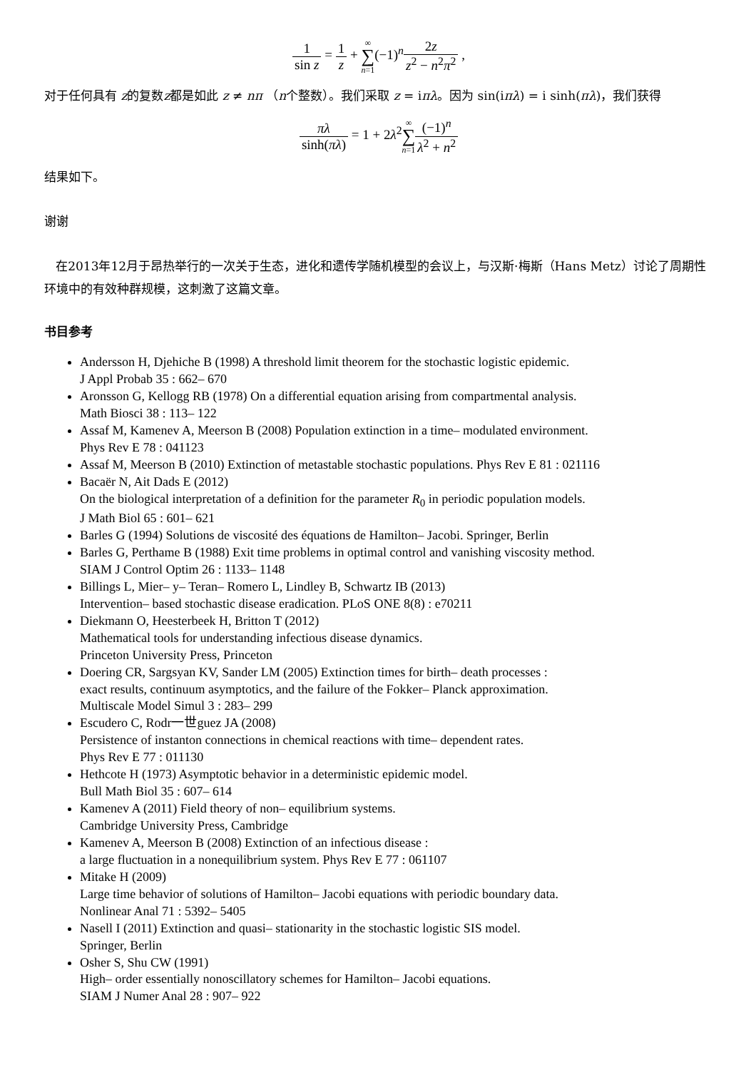1 sin z = 1 z + ∞ ∑ n=1(−1)<sup>n</sup>2z z<sup>2</sup> − n<sup>2</sup>π<sup>2</sup> ,
对于任何具有 z的复数z都是如此 z ≠ nπ （n个整数）。我们采取 z = iπλ。因为 sin(iπλ) = i sinh(πλ)，我们获得
πλ sinh(πλ) = 1 + 2λ<sup>2</sup>∞ ∑ n=1(−1)<sup>n</sup> λ<sup>2</sup> + n<sup>2</sup>
结果如下。
谢谢
在2013年12月于昂热举行的一次关于生态，进化和遗传学随机模型的会议上，与汉斯·梅斯（Hans Metz）讨论了周期性环境中的有效种群规模，这刺激了这篇文章。
书目参考
Andersson H, Djehiche B (1998) A threshold limit theorem for the stochastic logistic epidemic.
J Appl Probab 35 : 662– 670
Aronsson G, Kellogg RB (1978) On a differential equation arising from compartmental analysis.
Math Biosci 38 : 113– 122
Assaf M, Kamenev A, Meerson B (2008) Population extinction in a time– modulated environment.
Phys Rev E 78 : 041123
Assaf M, Meerson B (2010) Extinction of metastable stochastic populations. Phys Rev E 81 : 021116
Bacaër N, Ait Dads E (2012)
On the biological interpretation of a definition for the parameter R<sub>0</sub> in periodic population models.
J Math Biol 65 : 601– 621
Barles G (1994) Solutions de viscosité des équations de Hamilton– Jacobi. Springer, Berlin
Barles G, Perthame B (1988) Exit time problems in optimal control and vanishing viscosity method.
SIAM J Control Optim 26 : 1133– 1148
Billings L, Mier– y– Teran– Romero L, Lindley B, Schwartz IB (2013)
Intervention– based stochastic disease eradication. PLoS ONE 8(8) : e70211
Diekmann O, Heesterbeek H, Britton T (2012)
Mathematical tools for understanding infectious disease dynamics.
Princeton University Press, Princeton
Doering CR, Sargsyan KV, Sander LM (2005) Extinction times for birth– death processes :
exact results, continuum asymptotics, and the failure of the Fokker– Planck approximation.
Multiscale Model Simul 3 : 283– 299
Escudero C, Rodr一世guez JA (2008)
Persistence of instanton connections in chemical reactions with time– dependent rates.
Phys Rev E 77 : 011130
Hethcote H (1973) Asymptotic behavior in a deterministic epidemic model.
Bull Math Biol 35 : 607– 614
Kamenev A (2011) Field theory of non– equilibrium systems.
Cambridge University Press, Cambridge
Kamenev A, Meerson B (2008) Extinction of an infectious disease :
a large fluctuation in a nonequilibrium system. Phys Rev E 77 : 061107
Mitake H (2009)
Large time behavior of solutions of Hamilton– Jacobi equations with periodic boundary data.
Nonlinear Anal 71 : 5392– 5405
Nasell I (2011) Extinction and quasi– stationarity in the stochastic logistic SIS model.
Springer, Berlin
Osher S, Shu CW (1991)
High– order essentially nonoscillatory schemes for Hamilton– Jacobi equations.
SIAM J Numer Anal 28 : 907– 922